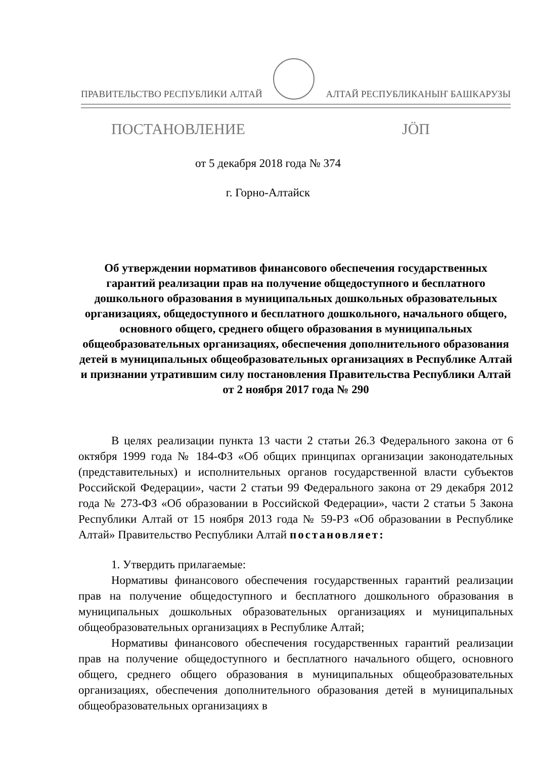ПРАВИТЕЛЬСТВО РЕСПУБЛИКИ АЛТАЙ АЛТАЙ РЕСПУБЛИКАНЫҤ БАШКАРУЗЫ
ПОСТАНОВЛЕНИЕ JÖП
от 5 декабря 2018 года № 374
г. Горно-Алтайск
Об утверждении нормативов финансового обеспечения государственных гарантий реализации прав на получение общедоступного и бесплатного дошкольного образования в муниципальных дошкольных образовательных организациях, общедоступного и бесплатного дошкольного, начального общего, основного общего, среднего общего образования в муниципальных общеобразовательных организациях, обеспечения дополнительного образования детей в муниципальных общеобразовательных организациях в Республике Алтай и признании утратившим силу постановления Правительства Республики Алтай
от 2 ноября 2017 года № 290
В целях реализации пункта 13 части 2 статьи 26.3 Федерального закона от 6 октября 1999 года № 184-ФЗ «Об общих принципах организации законодательных (представительных) и исполнительных органов государственной власти субъектов Российской Федерации», части 2 статьи 99 Федерального закона от 29 декабря 2012 года № 273-ФЗ «Об образовании в Российской Федерации», части 2 статьи 5 Закона Республики Алтай от 15 ноября 2013 года № 59-РЗ «Об образовании в Республике Алтай» Правительство Республики Алтай постановляет:
1. Утвердить прилагаемые:
Нормативы финансового обеспечения государственных гарантий реализации прав на получение общедоступного и бесплатного дошкольного образования в муниципальных дошкольных образовательных организациях и муниципальных общеобразовательных организациях в Республике Алтай;
Нормативы финансового обеспечения государственных гарантий реализации прав на получение общедоступного и бесплатного начального общего, основного общего, среднего общего образования в муниципальных общеобразовательных организациях, обеспечения дополнительного образования детей в муниципальных общеобразовательных организациях в